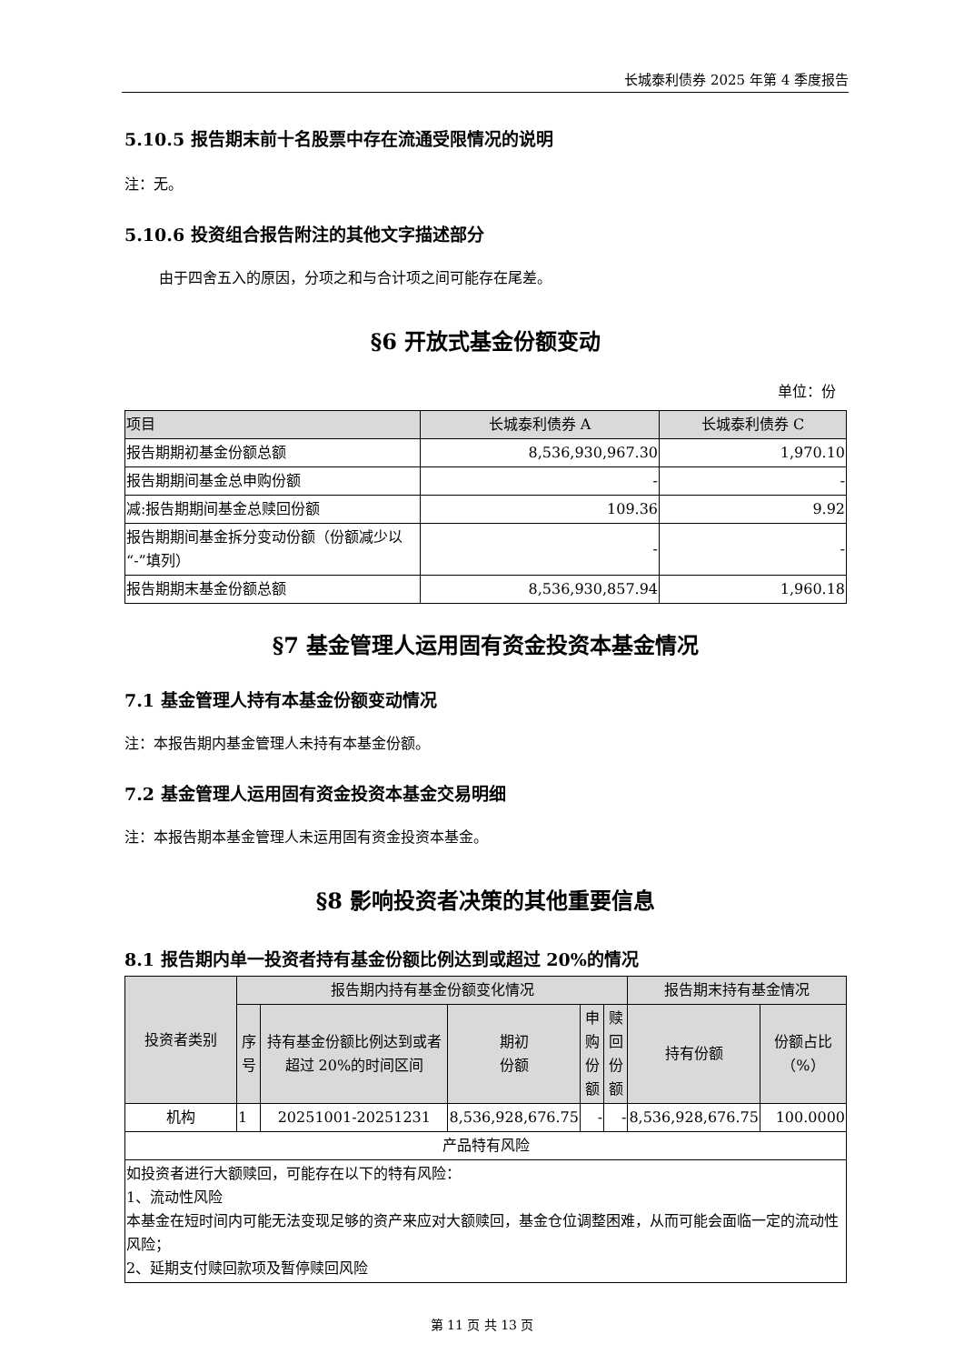长城泰利债券 2025 年第 4 季度报告
5.10.5 报告期末前十名股票中存在流通受限情况的说明
注：无。
5.10.6 投资组合报告附注的其他文字描述部分
由于四舍五入的原因，分项之和与合计项之间可能存在尾差。
§6 开放式基金份额变动
单位：份
| 项目 | 长城泰利债券 A | 长城泰利债券 C |
| --- | --- | --- |
| 报告期期初基金份额总额 | 8,536,930,967.30 | 1,970.10 |
| 报告期期间基金总申购份额 | - | - |
| 减:报告期期间基金总赎回份额 | 109.36 | 9.92 |
| 报告期期间基金拆分变动份额（份额减少以“-”填列） | - | - |
| 报告期期末基金份额总额 | 8,536,930,857.94 | 1,960.18 |
§7 基金管理人运用固有资金投资本基金情况
7.1 基金管理人持有本基金份额变动情况
注：本报告期内基金管理人未持有本基金份额。
7.2 基金管理人运用固有资金投资本基金交易明细
注：本报告期本基金管理人未运用固有资金投资本基金。
§8 影响投资者决策的其他重要信息
8.1 报告期内单一投资者持有基金份额比例达到或超过 20%的情况
| 投资者类别 | 报告期内持有基金份额变化情况 | | | | | 报告期末持有基金情况 | |
| --- | --- | --- | --- | --- | --- | --- | --- |
| | 序号 | 持有基金份额比例达到或者超过 20%的时间区间 | 期初 份额 | 申购 份额 | 赎回 份额 | 持有份额 | 份额占比（%） |
| 机构 | 1 | 20251001-20251231 | 8,536,928,676.75 | - | - | 8,536,928,676.75 | 100.0000 |
| 产品特有风险 | | | | | | | |
| 如投资者进行大额赎回，可能存在以下的特有风险： 1、流动性风险 本基金在短时间内可能无法变现足够的资产来应对大额赎回，基金仓位调整困难，从而可能会面临一定的流动性风险； 2、延期支付赎回款项及暂停赎回风险 | | | | | | | |
第 11 页 共 13 页